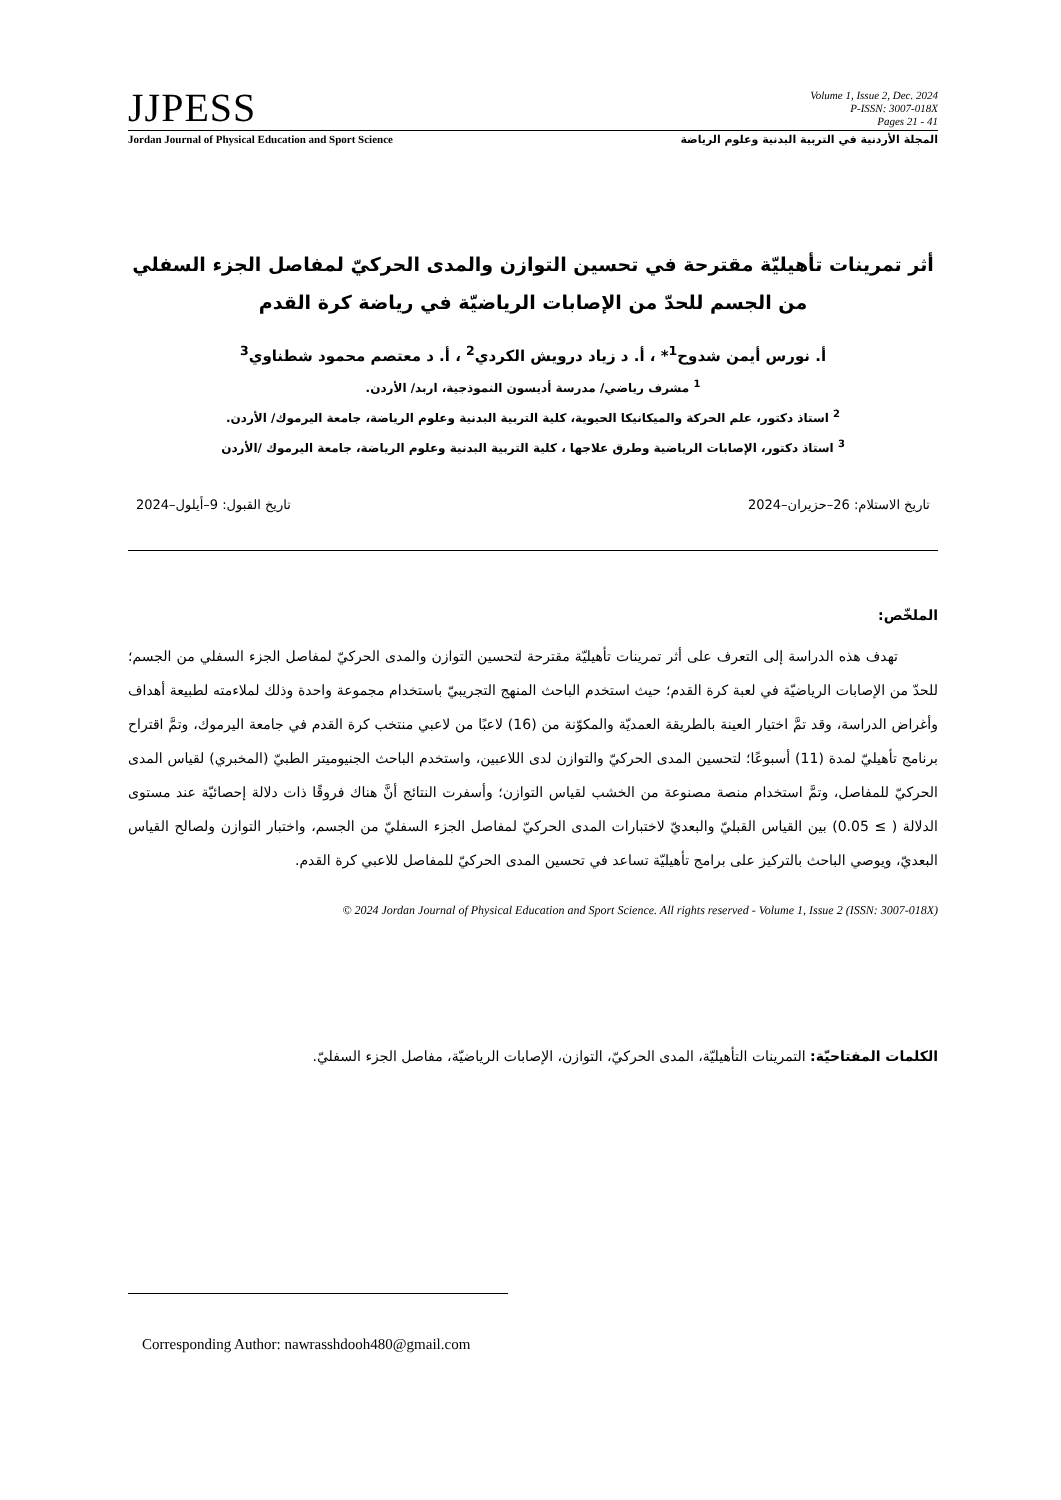JJPESS
Volume 1, Issue 2, Dec. 2024
P-ISSN: 3007-018X
Pages 21 - 41
Jordan Journal of Physical Education and Sport Science المجلة الأردنية في التربية البدنية وعلوم الرياضة
أثر تمرينات تأهيليّة مقترحة في تحسين التوازن والمدى الحركيّ لمفاصل الجزء السفلي من الجسم للحدّ من الإصابات الرياضيّة في رياضة كرة القدم
أ. نورس أيمن شدوح<sup>1</sup>* ، أ. د زياد درويش الكردي<sup>2</sup> ، أ. د معتصم محمود شطناوي<sup>3</sup>
<sup>1</sup> مشرف رياضي/ مدرسة أديسون النموذجية، اربد/ الأردن.
<sup>2</sup> استاذ دكتور، علم الحركة والميكانيكا الحيوية، كلية التربية البدنية وعلوم الرياضة، جامعة اليرموك/ الأردن.
<sup>3</sup> استاذ دكتور، الإصابات الرياضية وطرق علاجها ، كلية التربية البدنية وعلوم الرياضة، جامعة اليرموك /الأردن
تاريخ الاستلام: 26–حزيران–2024 تاريخ القبول: 9–أيلول–2024
الملخّص:
تهدف هذه الدراسة إلى التعرف على أثر تمرينات تأهيليّة مقترحة لتحسين التوازن والمدى الحركيّ لمفاصل الجزء السفلي من الجسم؛ للحدّ من الإصابات الرياضيّة في لعبة كرة القدم؛ حيث استخدم الباحث المنهج التجريبيّ باستخدام مجموعة واحدة وذلك لملاءمته لطبيعة أهداف وأغراض الدراسة، وقد تمَّ اختيار العينة بالطريقة العمديّة والمكوّنة من (16) لاعبًا من لاعبي منتخب كرة القدم في جامعة اليرموك، وتمَّ اقتراح برنامج تأهيليّ لمدة (11) أسبوعًا؛ لتحسين المدى الحركيّ والتوازن لدى اللاعبين، واستخدم الباحث الجنيوميتر الطبيّ (المخبري) لقياس المدى الحركيّ للمفاصل، وتمَّ استخدام منصة مصنوعة من الخشب لقياس التوازن؛ وأسفرت النتائج أنَّ هناك فروقًا ذات دلالة إحصائيّة عند مستوى الدلالة ( ≥ 0.05) بين القياس القبليّ والبعديّ لاختبارات المدى الحركيّ لمفاصل الجزء السفليّ من الجسم، واختبار التوازن ولصالح القياس البعديّ، ويوصي الباحث بالتركيز على برامج تأهيليّة تساعد في تحسين المدى الحركيّ للمفاصل للاعبي كرة القدم.
© 2024 Jordan Journal of Physical Education and Sport Science. All rights reserved - Volume 1, Issue 2 (ISSN: 3007-018X)
الكلمات المفتاحيّة: التمرينات التأهيليّة، المدى الحركيّ، التوازن، الإصابات الرياضيّة، مفاصل الجزء السفليّ.
Corresponding Author: nawrasshdooh480@gmail.com